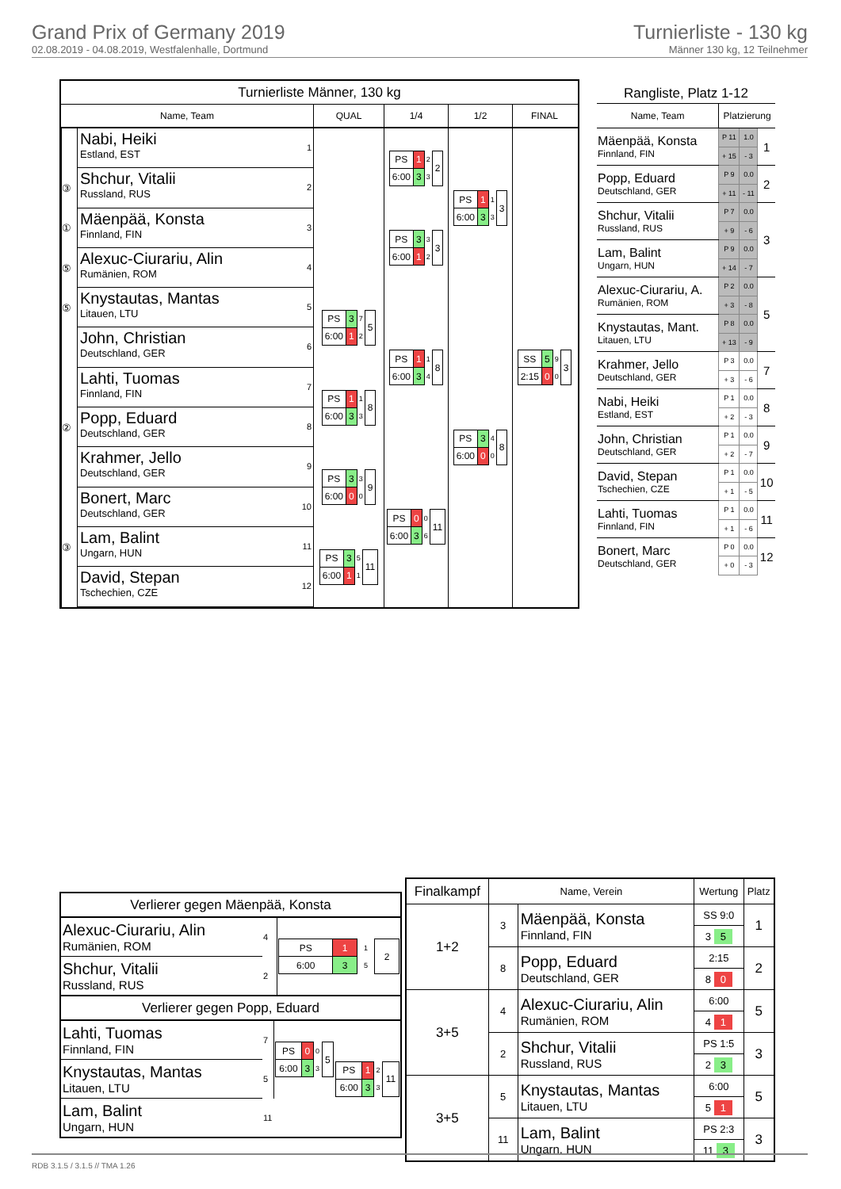Grand Prix of Germany 2019
02.08.2019 - 04.08.2019, Westfalenhalle, Dortmund
Turnierliste - 130 kg
Männer 130 kg, 12 Teilnehmer
Turnierliste Männer, 130 kg
Name, Team
QUAL
1/4
1/2
FINAL
Nabi, Heiki
Estland, EST
1
③
Shchur, Vitalii
Russland, RUS
2
①
Mäenpää, Konsta
Finnland, FIN
3
⑤
Alexuc-Ciurariu, Alin
Rumänien, ROM
4
⑤
Knystautas, Mantas
Litauen, LTU
5
John, Christian
Deutschland, GER
6
Lahti, Tuomas
Finnland, FIN
7
②
Popp, Eduard
Deutschland, GER
8
Krahmer, Jello
Deutschland, GER
9
Bonert, Marc
Deutschland, GER
10
③
Lam, Balint
Ungarn, HUN
11
David, Stepan
Tschechien, CZE
12
| PS | 3 | 7 | 5 |
| 6:00 | 1 | 2 | |
| PS | 1 | 1 | 8 |
| 6:00 | 3 | 3 | |
| PS | 3 | 3 | 9 |
| 6:00 | 0 | 0 | |
| PS | 3 | 5 | 11 |
| 6:00 | 1 | 1 | |
| PS | 1 | 2 | 2 |
| 6:00 | 3 | 3 | |
| PS | 3 | 3 | 3 |
| 6:00 | 1 | 2 | |
| PS | 1 | 1 | 8 |
| 6:00 | 3 | 4 | |
| PS | 0 | 0 | 11 |
| 6:00 | 3 | 6 | |
| PS | 1 | 1 | 3 |
| 6:00 | 3 | 3 | |
| PS | 3 | 4 | 8 |
| 6:00 | 0 | 0 | |
| SS | 5 | 9 | 3 |
| 2:15 | 0 | 0 | |
Rangliste, Platz 1-12
| Name, Team | Platzierung | | |
| --- | --- | --- | --- |
| Mäenpää, Konsta Finnland, FIN | P 11 | 1.0 | 1 |
| | + 15 | - 3 | |
| Popp, Eduard Deutschland, GER | P 9 | 0.0 | 2 |
| | + 11 | - 11 | |
| Shchur, Vitalii Russland, RUS | P 7 | 0.0 | 3 |
| | + 9 | - 6 | |
| Lam, Balint Ungarn, HUN | P 9 | 0.0 | |
| | + 14 | - 7 | |
| Alexuc-Ciurariu, A. Rumänien, ROM | P 2 | 0.0 | 5 |
| | + 3 | - 8 | |
| Knystautas, Mant. Litauen, LTU | P 8 | 0.0 | |
| | + 13 | - 9 | |
| Krahmer, Jello Deutschland, GER | P 3 | 0.0 | 7 |
| | + 3 | - 6 | |
| Nabi, Heiki Estland, EST | P 1 | 0.0 | 8 |
| | + 2 | - 3 | |
| John, Christian Deutschland, GER | P 1 | 0.0 | 9 |
| | + 2 | - 7 | |
| David, Stepan Tschechien, CZE | P 1 | 0.0 | 10 |
| | + 1 | - 5 | |
| Lahti, Tuomas Finnland, FIN | P 1 | 0.0 | 11 |
| | + 1 | - 6 | |
| Bonert, Marc Deutschland, GER | P 0 | 0.0 | 12 |
| | + 0 | - 3 | |
Verlierer gegen Mäenpää, Konsta
| Alexuc-Ciurariu, Alin Rumänien, ROM | 4 | / PS / 1 / 1 / 2 / / 6:00 / 3 / 5 / / |
| Shchur, Vitalii Russland, RUS | 2 | |
Verlierer gegen Popp, Eduard
| Lahti, Tuomas Finnland, FIN | 7 | / PS / 0 / 0 / 5 / / 6:00 / 3 / 3 / / | / PS / 1 / 2 / 11 / / 6:00 / 3 / 3 / / |
| Knystautas, Mantas Litauen, LTU | 5 | | |
| Lam, Balint Ungarn, HUN | 11 | | |
| Finalkampf | Name, Verein | | Wertung | Platz |
| --- | --- | --- | --- | --- |
| 1+2 | 3 | Mäenpää, Konsta Finnland, FIN | SS 9:0 | 1 |
| | | | 3 5 | |
| | 8 | Popp, Eduard Deutschland, GER | 2:15 | 2 |
| | | | 8 0 | |
| 3+5 | 4 | Alexuc-Ciurariu, Alin Rumänien, ROM | 6:00 | 5 |
| | | | 4 1 | |
| | 2 | Shchur, Vitalii Russland, RUS | PS 1:5 | 3 |
| | | | 2 3 | |
| 3+5 | 5 | Knystautas, Mantas Litauen, LTU | 6:00 | 5 |
| | | | 5 1 | |
| | 11 | Lam, Balint Ungarn, HUN | PS 2:3 | 3 |
| | | | 11 3 | |
RDB 3.1.5 / 3.1.5 // TMA 1.26